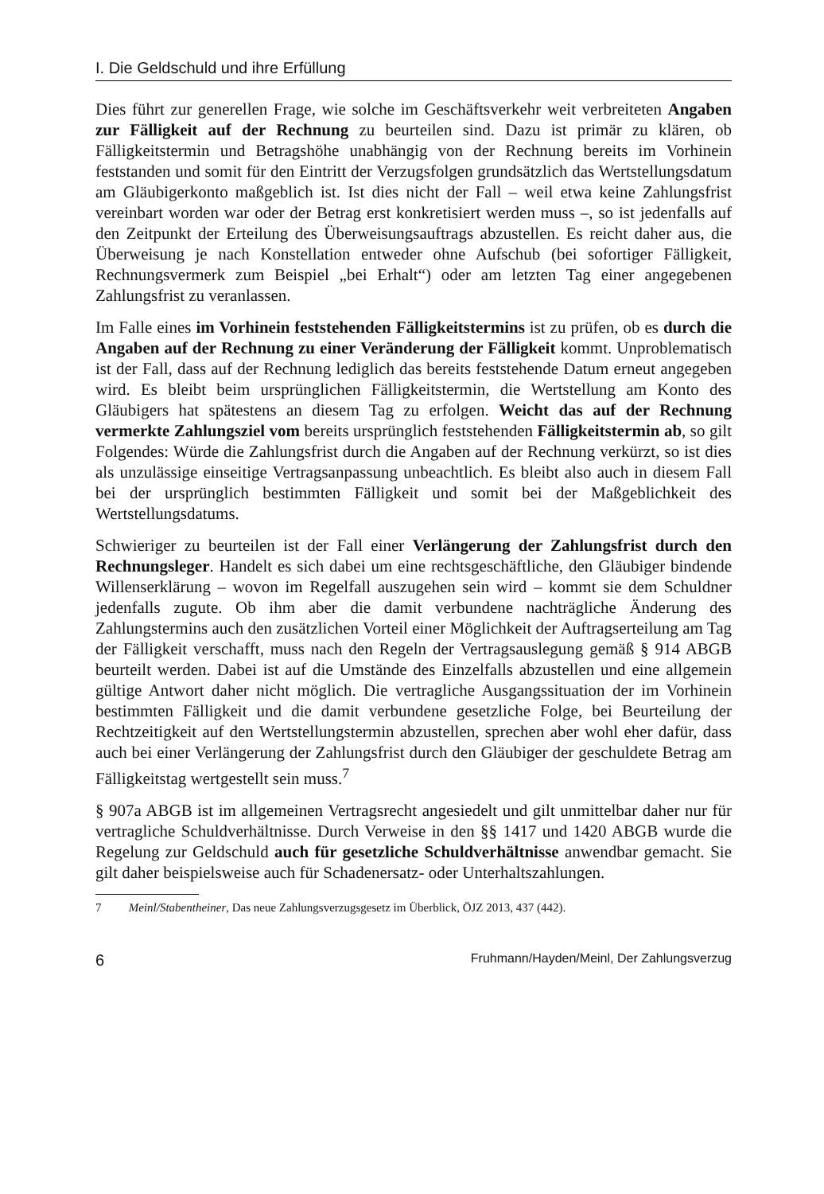I. Die Geldschuld und ihre Erfüllung
Dies führt zur generellen Frage, wie solche im Geschäftsverkehr weit verbreiteten Angaben zur Fälligkeit auf der Rechnung zu beurteilen sind. Dazu ist primär zu klären, ob Fälligkeitstermin und Betragshöhe unabhängig von der Rechnung bereits im Vorhinein feststanden und somit für den Eintritt der Verzugsfolgen grundsätzlich das Wertstellungsdatum am Gläubigerkonto maßgeblich ist. Ist dies nicht der Fall – weil etwa keine Zahlungsfrist vereinbart worden war oder der Betrag erst konkretisiert werden muss –, so ist jedenfalls auf den Zeitpunkt der Erteilung des Überweisungsauftrags abzustellen. Es reicht daher aus, die Überweisung je nach Konstellation entweder ohne Aufschub (bei sofortiger Fälligkeit, Rechnungsvermerk zum Beispiel „bei Erhalt“) oder am letzten Tag einer angegebenen Zahlungsfrist zu veranlassen.
Im Falle eines im Vorhinein feststehenden Fälligkeitstermins ist zu prüfen, ob es durch die Angaben auf der Rechnung zu einer Veränderung der Fälligkeit kommt. Unproblematisch ist der Fall, dass auf der Rechnung lediglich das bereits feststehende Datum erneut angegeben wird. Es bleibt beim ursprünglichen Fälligkeitstermin, die Wertstellung am Konto des Gläubigers hat spätestens an diesem Tag zu erfolgen. Weicht das auf der Rechnung vermerkte Zahlungsziel vom bereits ursprünglich feststehenden Fälligkeitstermin ab, so gilt Folgendes: Würde die Zahlungsfrist durch die Angaben auf der Rechnung verkürzt, so ist dies als unzulässige einseitige Vertragsanpassung unbeachtlich. Es bleibt also auch in diesem Fall bei der ursprünglich bestimmten Fälligkeit und somit bei der Maßgeblichkeit des Wertstellungsdatums.
Schwieriger zu beurteilen ist der Fall einer Verlängerung der Zahlungsfrist durch den Rechnungsleger. Handelt es sich dabei um eine rechtsgeschäftliche, den Gläubiger bindende Willenserklärung – wovon im Regelfall auszugehen sein wird – kommt sie dem Schuldner jedenfalls zugute. Ob ihm aber die damit verbundene nachträgliche Änderung des Zahlungstermins auch den zusätzlichen Vorteil einer Möglichkeit der Auftragserteilung am Tag der Fälligkeit verschafft, muss nach den Regeln der Vertragsauslegung gemäß § 914 ABGB beurteilt werden. Dabei ist auf die Umstände des Einzelfalls abzustellen und eine allgemein gültige Antwort daher nicht möglich. Die vertragliche Ausgangssituation der im Vorhinein bestimmten Fälligkeit und die damit verbundene gesetzliche Folge, bei Beurteilung der Rechtzeitigkeit auf den Wertstellungstermin abzustellen, sprechen aber wohl eher dafür, dass auch bei einer Verlängerung der Zahlungsfrist durch den Gläubiger der geschuldete Betrag am Fälligkeitstag wertgestellt sein muss.<sup>7</sup>
§ 907a ABGB ist im allgemeinen Vertragsrecht angesiedelt und gilt unmittelbar daher nur für vertragliche Schuldverhältnisse. Durch Verweise in den §§ 1417 und 1420 ABGB wurde die Regelung zur Geldschuld auch für gesetzliche Schuldverhältnisse anwendbar gemacht. Sie gilt daher beispielsweise auch für Schadenersatz- oder Unterhaltszahlungen.
7 Meinl/Stabentheiner, Das neue Zahlungsverzugsgesetz im Überblick, ÖJZ 2013, 437 (442).
6 Fruhmann/Hayden/Meinl, Der Zahlungsverzug